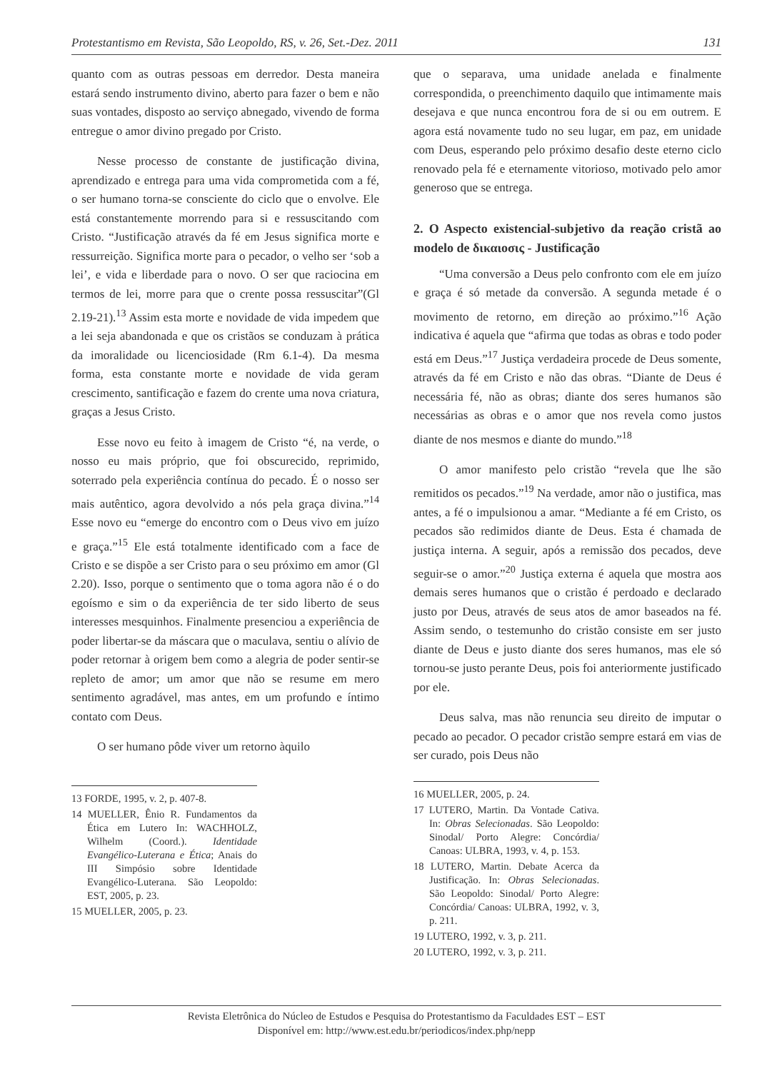Protestantismo em Revista, São Leopoldo, RS, v. 26, Set.-Dez. 2011 131
quanto com as outras pessoas em derredor. Desta maneira estará sendo instrumento divino, aberto para fazer o bem e não suas vontades, disposto ao serviço abnegado, vivendo de forma entregue o amor divino pregado por Cristo.
Nesse processo de constante de justificação divina, aprendizado e entrega para uma vida comprometida com a fé, o ser humano torna-se consciente do ciclo que o envolve. Ele está constantemente morrendo para si e ressuscitando com Cristo. “Justificação através da fé em Jesus significa morte e ressurreição. Significa morte para o pecador, o velho ser ‘sob a lei’, e vida e liberdade para o novo. O ser que raciocina em termos de lei, morre para que o crente possa ressuscitar”(Gl 2.19-21).<sup>13</sup> Assim esta morte e novidade de vida impedem que a lei seja abandonada e que os cristãos se conduzam à prática da imoralidade ou licenciosidade (Rm 6.1-4). Da mesma forma, esta constante morte e novidade de vida geram crescimento, santificação e fazem do crente uma nova criatura, graças a Jesus Cristo.
Esse novo eu feito à imagem de Cristo “é, na verde, o nosso eu mais próprio, que foi obscurecido, reprimido, soterrado pela experiência contínua do pecado. É o nosso ser mais autêntico, agora devolvido a nós pela graça divina.”<sup>14</sup> Esse novo eu “emerge do encontro com o Deus vivo em juízo e graça.”<sup>15</sup> Ele está totalmente identificado com a face de Cristo e se dispõe a ser Cristo para o seu próximo em amor (Gl 2.20). Isso, porque o sentimento que o toma agora não é o do egoísmo e sim o da experiência de ter sido liberto de seus interesses mesquinhos. Finalmente presenciou a experiência de poder libertar-se da máscara que o maculava, sentiu o alívio de poder retornar à origem bem como a alegria de poder sentir-se repleto de amor; um amor que não se resume em mero sentimento agradável, mas antes, em um profundo e íntimo contato com Deus.
O ser humano pôde viver um retorno àquilo
13 FORDE, 1995, v. 2, p. 407-8.
14 MUELLER, Ênio R. Fundamentos da Ética em Lutero In: WACHHOLZ, Wilhelm (Coord.). Identidade Evangélico-Luterana e Ética; Anais do III Simpósio sobre Identidade Evangélico-Luterana. São Leopoldo: EST, 2005, p. 23.
15 MUELLER, 2005, p. 23.
que o separava, uma unidade anelada e finalmente correspondida, o preenchimento daquilo que intimamente mais desejava e que nunca encontrou fora de si ou em outrem. E agora está novamente tudo no seu lugar, em paz, em unidade com Deus, esperando pelo próximo desafio deste eterno ciclo renovado pela fé e eternamente vitorioso, motivado pelo amor generoso que se entrega.
2. O Aspecto existencial-subjetivo da reação cristã ao modelo de δικαιοσις - Justificação
“Uma conversão a Deus pelo confronto com ele em juízo e graça é só metade da conversão. A segunda metade é o movimento de retorno, em direção ao próximo.”<sup>16</sup> Ação indicativa é aquela que “afirma que todas as obras e todo poder está em Deus.”<sup>17</sup> Justiça verdadeira procede de Deus somente, através da fé em Cristo e não das obras. “Diante de Deus é necessária fé, não as obras; diante dos seres humanos são necessárias as obras e o amor que nos revela como justos diante de nos mesmos e diante do mundo.”<sup>18</sup>
O amor manifesto pelo cristão “revela que lhe são remitidos os pecados.”<sup>19</sup> Na verdade, amor não o justifica, mas antes, a fé o impulsionou a amar. “Mediante a fé em Cristo, os pecados são redimidos diante de Deus. Esta é chamada de justiça interna. A seguir, após a remissão dos pecados, deve seguir-se o amor.”<sup>20</sup> Justiça externa é aquela que mostra aos demais seres humanos que o cristão é perdoado e declarado justo por Deus, através de seus atos de amor baseados na fé. Assim sendo, o testemunho do cristão consiste em ser justo diante de Deus e justo diante dos seres humanos, mas ele só tornou-se justo perante Deus, pois foi anteriormente justificado por ele.
Deus salva, mas não renuncia seu direito de imputar o pecado ao pecador. O pecador cristão sempre estará em vias de ser curado, pois Deus não
16 MUELLER, 2005, p. 24.
17 LUTERO, Martin. Da Vontade Cativa. In: Obras Selecionadas. São Leopoldo: Sinodal/ Porto Alegre: Concórdia/ Canoas: ULBRA, 1993, v. 4, p. 153.
18 LUTERO, Martin. Debate Acerca da Justificação. In: Obras Selecionadas. São Leopoldo: Sinodal/ Porto Alegre: Concórdia/ Canoas: ULBRA, 1992, v. 3, p. 211.
19 LUTERO, 1992, v. 3, p. 211.
20 LUTERO, 1992, v. 3, p. 211.
Revista Eletrônica do Núcleo de Estudos e Pesquisa do Protestantismo da Faculdades EST – EST
Disponível em: http://www.est.edu.br/periodicos/index.php/nepp